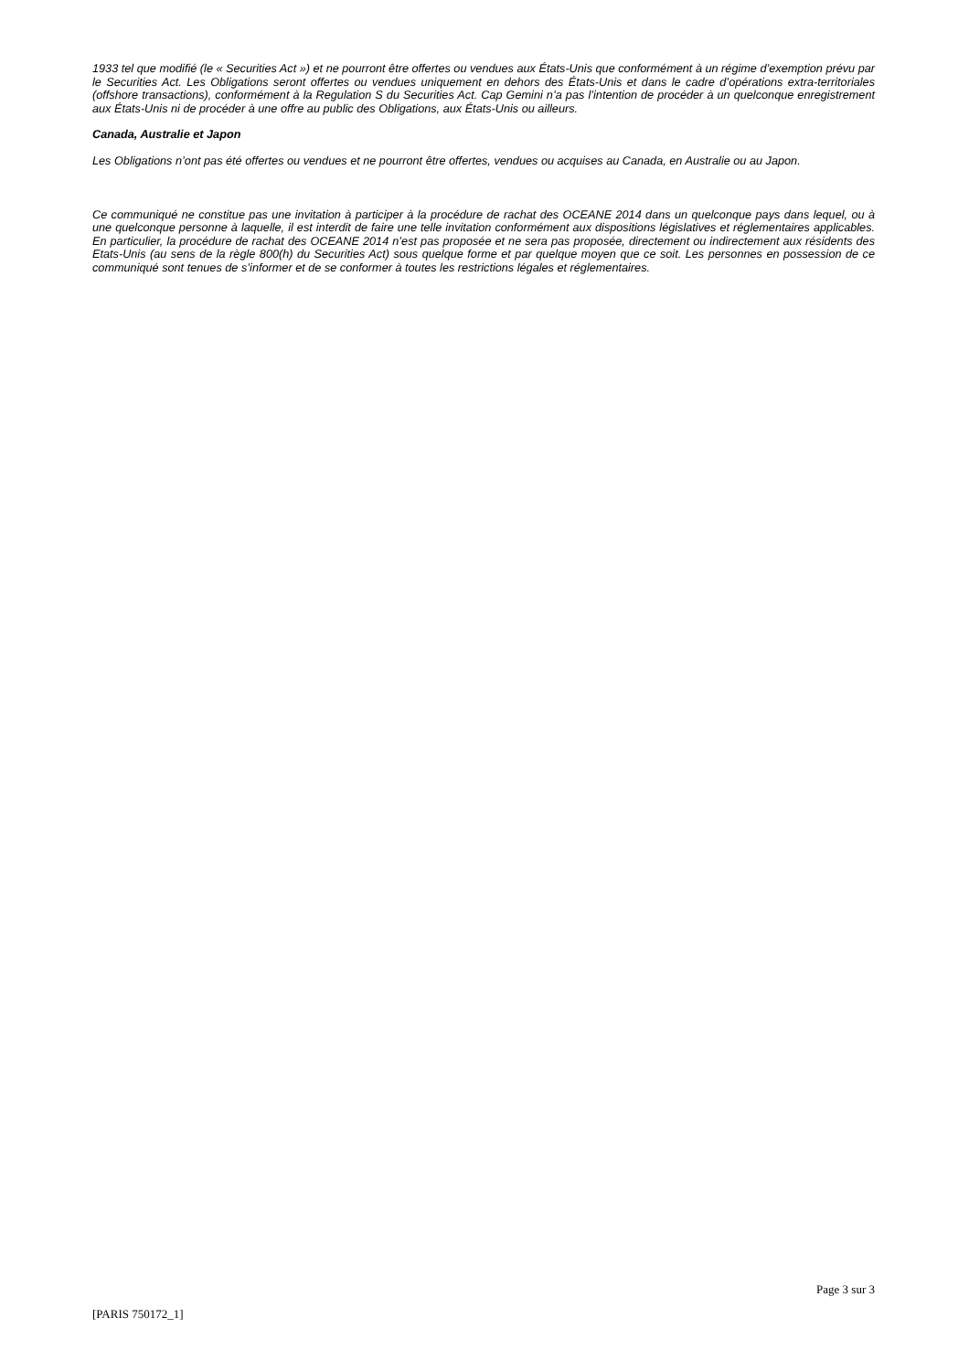1933 tel que modifié (le « Securities Act ») et ne pourront être offertes ou vendues aux États-Unis que conformément à un régime d’exemption prévu par le Securities Act. Les Obligations seront offertes ou vendues uniquement en dehors des États-Unis et dans le cadre d’opérations extra-territoriales (offshore transactions), conformément à la Regulation S du Securities Act. Cap Gemini n’a pas l’intention de procéder à un quelconque enregistrement aux États-Unis ni de procéder à une offre au public des Obligations, aux États-Unis ou ailleurs.
Canada, Australie et Japon
Les Obligations n’ont pas été offertes ou vendues et ne pourront être offertes, vendues ou acquises au Canada, en Australie ou au Japon.
Ce communiqué ne constitue pas une invitation à participer à la procédure de rachat des OCEANE 2014 dans un quelconque pays dans lequel, ou à une quelconque personne à laquelle, il est interdit de faire une telle invitation conformément aux dispositions législatives et réglementaires applicables. En particulier, la procédure de rachat des OCEANE 2014 n’est pas proposée et ne sera pas proposée, directement ou indirectement aux résidents des Etats-Unis (au sens de la règle 800(h) du Securities Act) sous quelque forme et par quelque moyen que ce soit. Les personnes en possession de ce communiqué sont tenues de s’informer et de se conformer à toutes les restrictions légales et réglementaires.
Page 3 sur 3
[PARIS 750172_1]